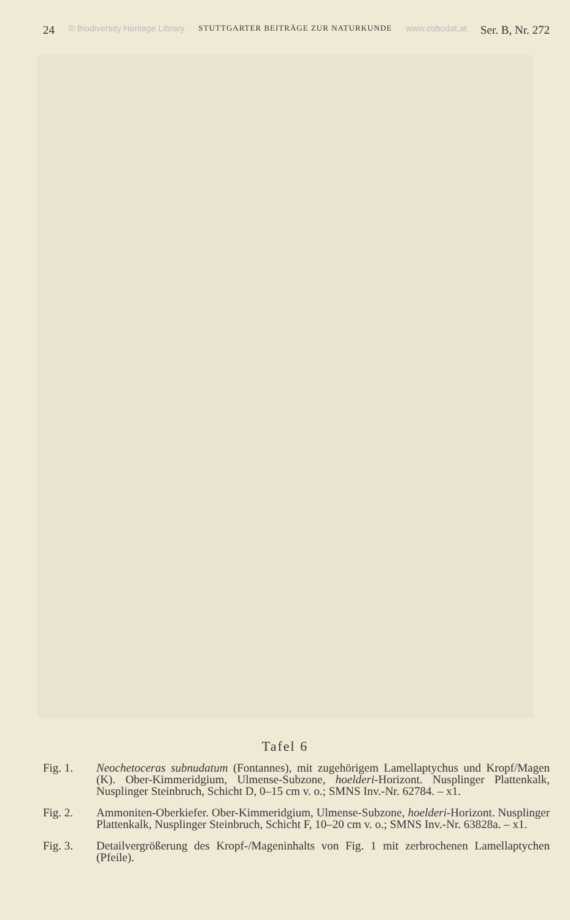24 © Biodiversity Heritage Library STUTTGARTER BEITRÄGE ZUR NATURKUNDE www.zobodat.at Ser. B, Nr. 272
Tafel 6
Fig. 1. Neochetoceras subnudatum (Fontannes), mit zugehörigem Lamellaptychus und Kropf/Magen (K). Ober-Kimmeridgium, Ulmense-Subzone, hoelderi-Horizont. Nusplinger Plattenkalk, Nusplinger Steinbruch, Schicht D, 0–15 cm v. o.; SMNS Inv.-Nr. 62784. – x1.
Fig. 2. Ammoniten-Oberkiefer. Ober-Kimmeridgium, Ulmense-Subzone, hoelderi-Horizont. Nusplinger Plattenkalk, Nusplinger Steinbruch, Schicht F, 10–20 cm v. o.; SMNS Inv.-Nr. 63828a. – x1.
Fig. 3. Detailvergrößerung des Kropf-/Mageninhalts von Fig. 1 mit zerbrochenen Lamellaptychen (Pfeile).